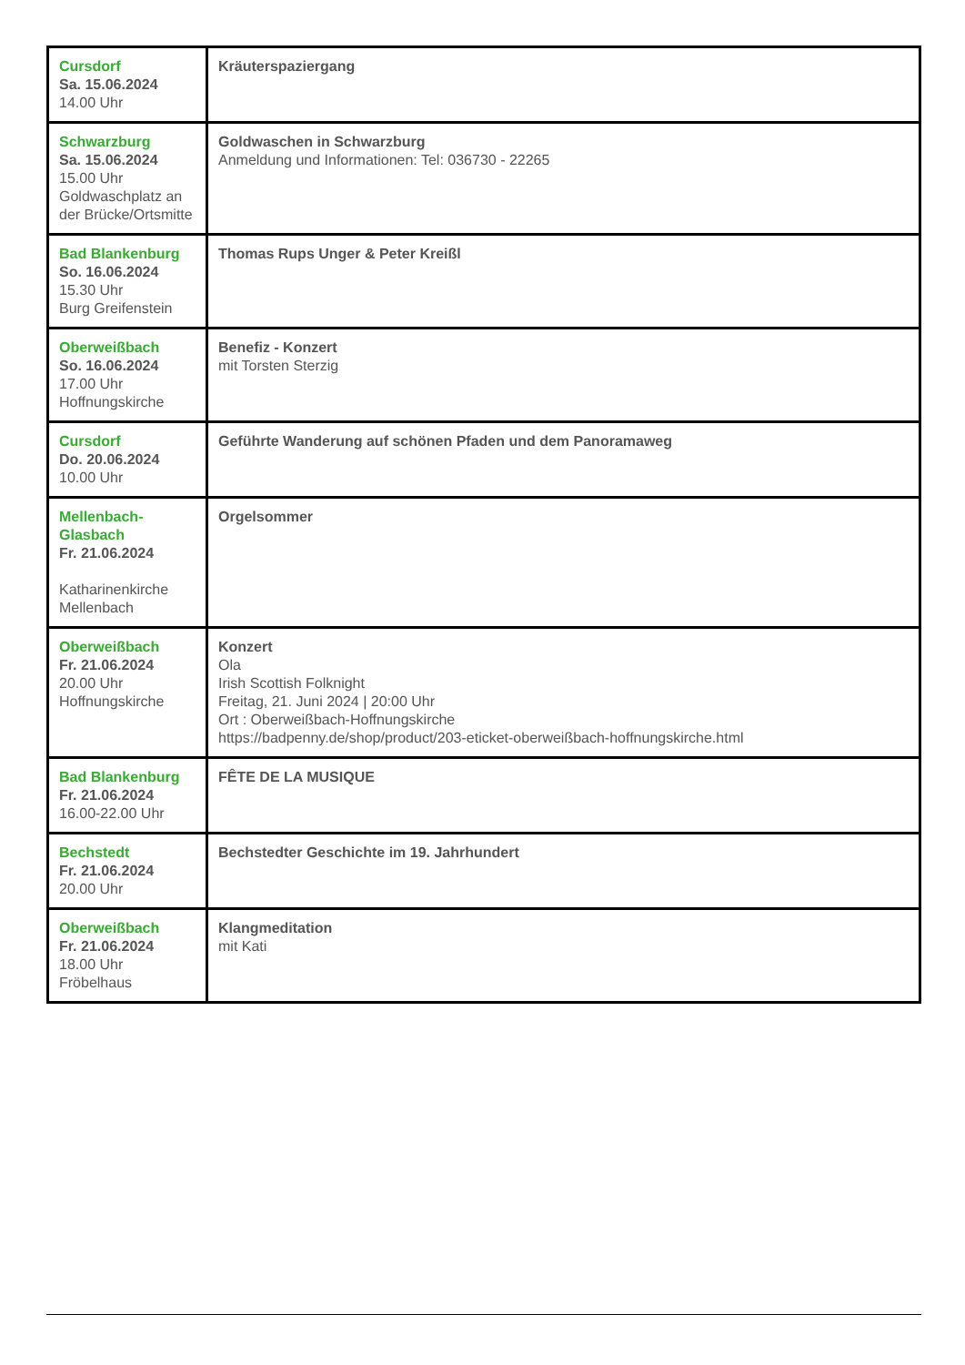| Cursdorf Sa. 15.06.2024 14.00 Uhr | Kräuterspaziergang |
| Schwarzburg Sa. 15.06.2024 15.00 Uhr Goldwaschplatz an der Brücke/Ortsmitte | Goldwaschen in Schwarzburg Anmeldung und Informationen: Tel: 036730 - 22265 |
| Bad Blankenburg So. 16.06.2024 15.30 Uhr Burg Greifenstein | Thomas Rups Unger & Peter Kreißl |
| Oberweißbach So. 16.06.2024 17.00 Uhr Hoffnungskirche | Benefiz - Konzert mit Torsten Sterzig |
| Cursdorf Do. 20.06.2024 10.00 Uhr | Geführte Wanderung auf schönen Pfaden und dem Panoramaweg |
| Mellenbach-Glasbach Fr. 21.06.2024 Katharinenkirche Mellenbach | Orgelsommer |
| Oberweißbach Fr. 21.06.2024 20.00 Uhr Hoffnungskirche | Konzert Ola Irish Scottish Folknight Freitag, 21. Juni 2024 / 20:00 Uhr Ort : Oberweißbach-Hoffnungskirche https://badpenny.de/shop/product/203-eticket-oberweißbach-hoffnungskirche.html |
| Bad Blankenburg Fr. 21.06.2024 16.00-22.00 Uhr | FÊTE DE LA MUSIQUE |
| Bechstedt Fr. 21.06.2024 20.00 Uhr | Bechstedter Geschichte im 19. Jahrhundert |
| Oberweißbach Fr. 21.06.2024 18.00 Uhr Fröbelhaus | Klangmeditation mit Kati |